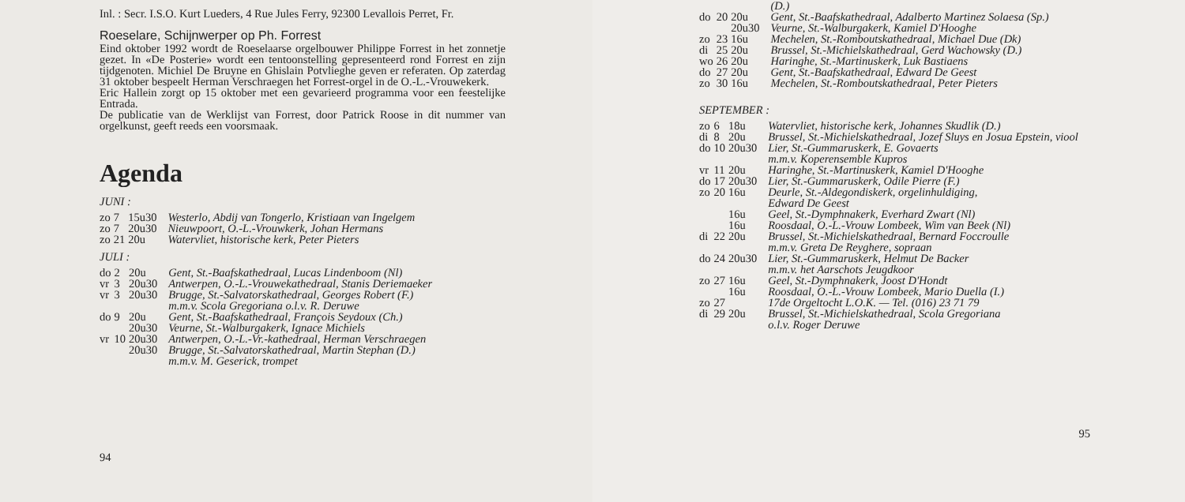Inl. : Secr. I.S.O. Kurt Lueders, 4 Rue Jules Ferry, 92300 Levallois Perret, Fr.
Roeselare, Schijnwerper op Ph. Forrest
Eind oktober 1992 wordt de Roeselaarse orgelbouwer Philippe Forrest in het zonnetje gezet. In «De Posterie» wordt een tentoonstelling gepresenteerd rond Forrest en zijn tijdgenoten. Michiel De Bruyne en Ghislain Potvlieghe geven er referaten. Op zaterdag 31 oktober bespeelt Herman Verschraegen het Forrest-orgel in de O.-L.-Vrouwekerk.
Eric Hallein zorgt op 15 oktober met een gevarieerd programma voor een feestelijke Entrada.
De publicatie van de Werklijst van Forrest, door Patrick Roose in dit nummer van orgelkunst, geeft reeds een voorsmaak.
Agenda
JUNI :
| zo | 7 | 15u30 | Westerlo, Abdij van Tongerlo, Kristiaan van Ingelgem |
| zo | 7 | 20u30 | Nieuwpoort, O.-L.-Vrouwkerk, Johan Hermans |
| zo | 21 | 20u | Watervliet, historische kerk, Peter Pieters |
JULI :
| do | 2 | 20u | Gent, St.-Baafskathedraal, Lucas Lindenboom (Nl) |
| vr | 3 | 20u30 | Antwerpen, O.-L.-Vrouwekathedraal, Stanis Deriemaeker |
| vr | 3 | 20u30 | Brugge, St.-Salvatorskathedraal, Georges Robert (F.) m.m.v. Scola Gregoriana o.l.v. R. Deruwe |
| do | 9 | 20u | Gent, St.-Baafskathedraal, François Seydoux (Ch.) |
| | | 20u30 | Veurne, St.-Walburgakerk, Ignace Michiels |
| vr | 10 | 20u30 | Antwerpen, O.-L.-Vr.-kathedraal, Herman Verschraegen |
| | | 20u30 | Brugge, St.-Salvatorskathedraal, Martin Stephan (D.) m.m.v. M. Geserick, trompet |
94
| | | | (D.) |
| do | 20 | 20u | Gent, St.-Baafskathedraal, Adalberto Martinez Solaesa (Sp.) |
| | | 20u30 | Veurne, St.-Walburgakerk, Kamiel D'Hooghe |
| zo | 23 | 16u | Mechelen, St.-Romboutskathedraal, Michael Due (Dk) |
| di | 25 | 20u | Brussel, St.-Michielskathedraal, Gerd Wachowsky (D.) |
| wo | 26 | 20u | Haringhe, St.-Martinuskerk, Luk Bastiaens |
| do | 27 | 20u | Gent, St.-Baafskathedraal, Edward De Geest |
| zo | 30 | 16u | Mechelen, St.-Romboutskathedraal, Peter Pieters |
SEPTEMBER :
| zo | 6 | 18u | Watervliet, historische kerk, Johannes Skudlik (D.) |
| di | 8 | 20u | Brussel, St.-Michielskathedraal, Jozef Sluys en Josua Epstein, viool |
| do | 10 | 20u30 | Lier, St.-Gummaruskerk, E. Govaerts m.m.v. Koperensemble Kupros |
| vr | 11 | 20u | Haringhe, St.-Martinuskerk, Kamiel D'Hooghe |
| do | 17 | 20u30 | Lier, St.-Gummaruskerk, Odile Pierre (F.) |
| zo | 20 | 16u | Deurle, St.-Aldegondiskerk, orgelinhuldiging, Edward De Geest |
| | | 16u | Geel, St.-Dymphnakerk, Everhard Zwart (Nl) |
| | | 16u | Roosdaal, O.-L.-Vrouw Lombeek, Wim van Beek (Nl) |
| di | 22 | 20u | Brussel, St.-Michielskathedraal, Bernard Foccroulle m.m.v. Greta De Reyghere, sopraan |
| do | 24 | 20u30 | Lier, St.-Gummaruskerk, Helmut De Backer m.m.v. het Aarschots Jeugdkoor |
| zo | 27 | 16u | Geel, St.-Dymphnakerk, Joost D'Hondt |
| | | 16u | Roosdaal, O.-L.-Vrouw Lombeek, Mario Duella (I.) |
| zo | 27 | | 17de Orgeltocht L.O.K. — Tel. (016) 23 71 79 |
| di | 29 | 20u | Brussel, St.-Michielskathedraal, Scola Gregoriana o.l.v. Roger Deruwe |
95